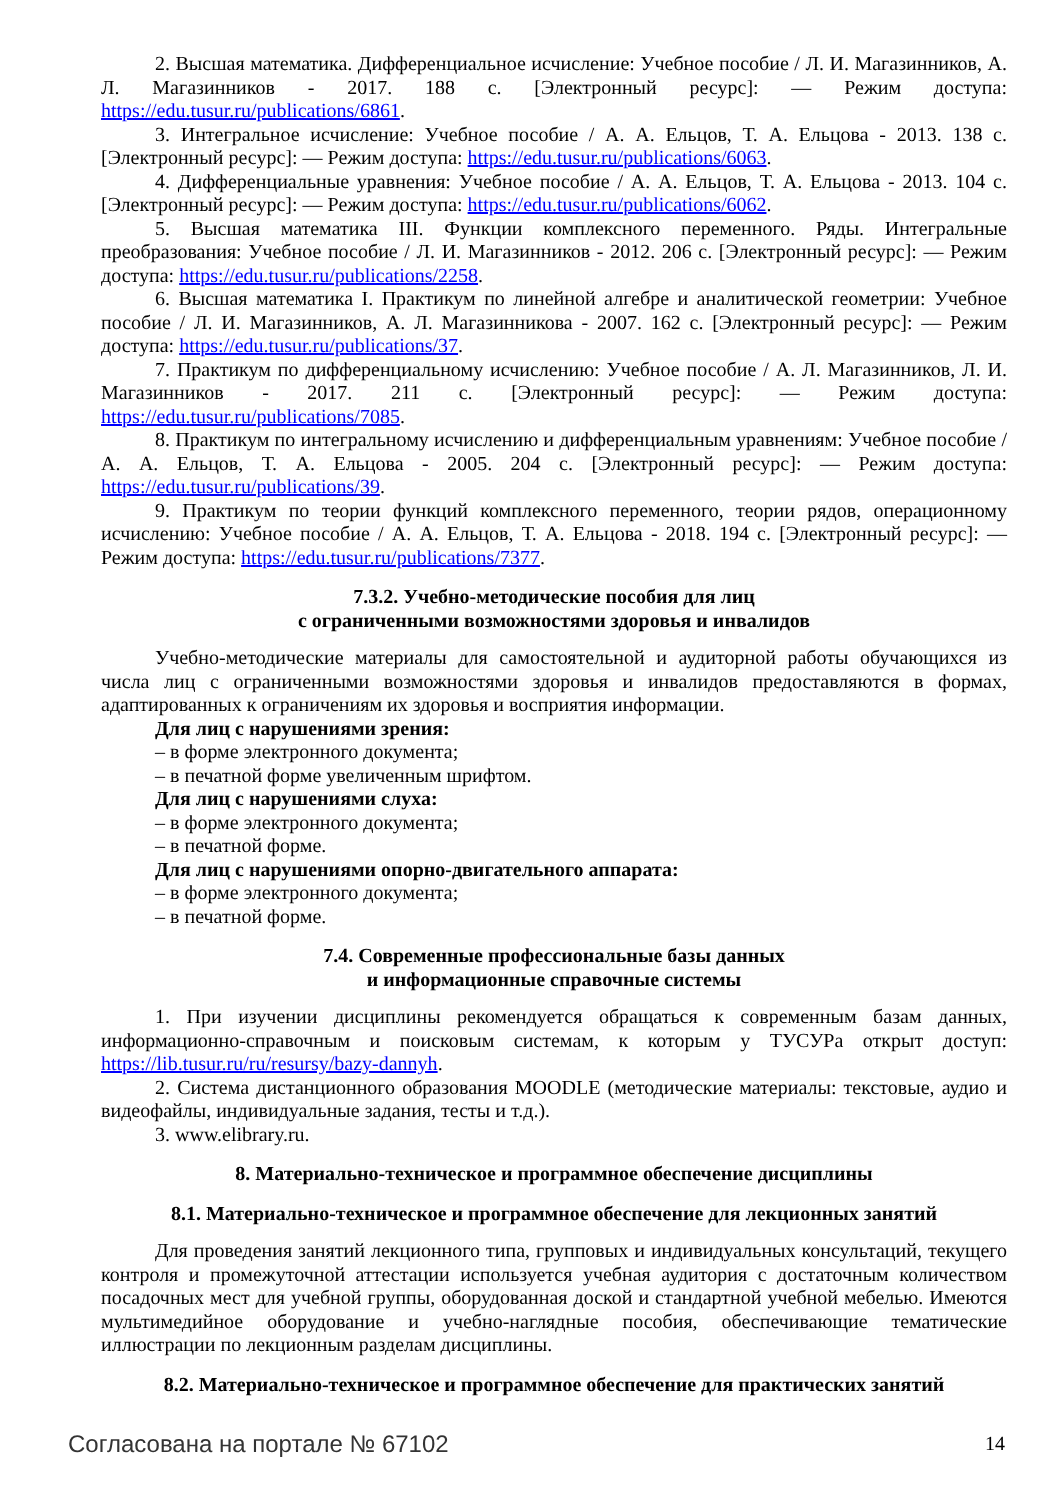2. Высшая математика. Дифференциальное исчисление: Учебное пособие / Л. И. Магазинников, А. Л. Магазинников - 2017. 188 с. [Электронный ресурс]: — Режим доступа: https://edu.tusur.ru/publications/6861.
3. Интегральное исчисление: Учебное пособие / А. А. Ельцов, Т. А. Ельцова - 2013. 138 с. [Электронный ресурс]: — Режим доступа: https://edu.tusur.ru/publications/6063.
4. Дифференциальные уравнения: Учебное пособие / А. А. Ельцов, Т. А. Ельцова - 2013. 104 с. [Электронный ресурс]: — Режим доступа: https://edu.tusur.ru/publications/6062.
5. Высшая математика III. Функции комплексного переменного. Ряды. Интегральные преобразования: Учебное пособие / Л. И. Магазинников - 2012. 206 с. [Электронный ресурс]: — Режим доступа: https://edu.tusur.ru/publications/2258.
6. Высшая математика I. Практикум по линейной алгебре и аналитической геометрии: Учебное пособие / Л. И. Магазинников, А. Л. Магазинникова - 2007. 162 с. [Электронный ресурс]: — Режим доступа: https://edu.tusur.ru/publications/37.
7. Практикум по дифференциальному исчислению: Учебное пособие / А. Л. Магазинников, Л. И. Магазинников - 2017. 211 с. [Электронный ресурс]: — Режим доступа: https://edu.tusur.ru/publications/7085.
8. Практикум по интегральному исчислению и дифференциальным уравнениям: Учебное пособие / А. А. Ельцов, Т. А. Ельцова - 2005. 204 с. [Электронный ресурс]: — Режим доступа: https://edu.tusur.ru/publications/39.
9. Практикум по теории функций комплексного переменного, теории рядов, операционному исчислению: Учебное пособие / А. А. Ельцов, Т. А. Ельцова - 2018. 194 с. [Электронный ресурс]: — Режим доступа: https://edu.tusur.ru/publications/7377.
7.3.2. Учебно-методические пособия для лиц
с ограниченными возможностями здоровья и инвалидов
Учебно-методические материалы для самостоятельной и аудиторной работы обучающихся из числа лиц с ограниченными возможностями здоровья и инвалидов предоставляются в формах, адаптированных к ограничениям их здоровья и восприятия информации.
Для лиц с нарушениями зрения:
– в форме электронного документа;
– в печатной форме увеличенным шрифтом.
Для лиц с нарушениями слуха:
– в форме электронного документа;
– в печатной форме.
Для лиц с нарушениями опорно-двигательного аппарата:
– в форме электронного документа;
– в печатной форме.
7.4. Современные профессиональные базы данных
и информационные справочные системы
1. При изучении дисциплины рекомендуется обращаться к современным базам данных, информационно-справочным и поисковым системам, к которым у ТУСУРа открыт доступ: https://lib.tusur.ru/ru/resursy/bazy-dannyh.
2. Система дистанционного образования MOODLE (методические материалы: текстовые, аудио и видеофайлы, индивидуальные задания, тесты и т.д.).
3. www.elibrary.ru.
8. Материально-техническое и программное обеспечение дисциплины
8.1. Материально-техническое и программное обеспечение для лекционных занятий
Для проведения занятий лекционного типа, групповых и индивидуальных консультаций, текущего контроля и промежуточной аттестации используется учебная аудитория с достаточным количеством посадочных мест для учебной группы, оборудованная доской и стандартной учебной мебелью. Имеются мультимедийное оборудование и учебно-наглядные пособия, обеспечивающие тематические иллюстрации по лекционным разделам дисциплины.
8.2. Материально-техническое и программное обеспечение для практических занятий
Согласована на портале № 67102 14